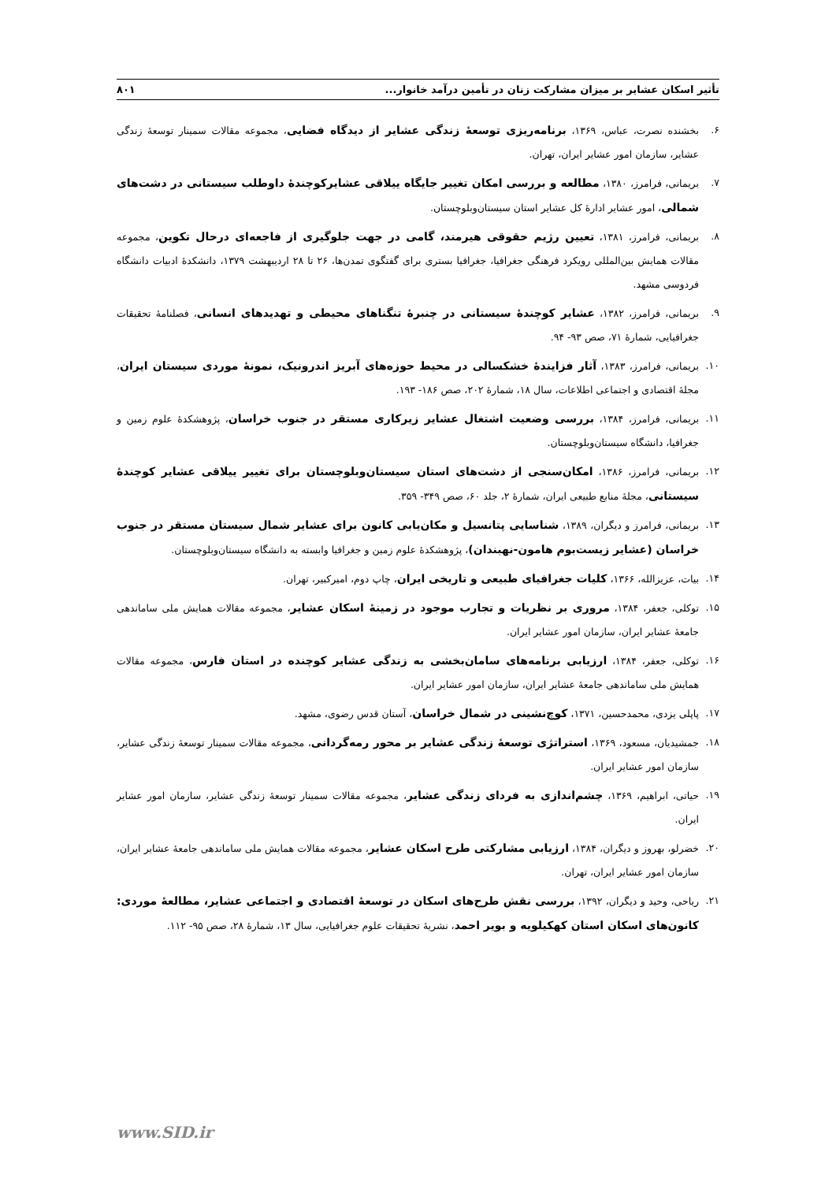تأثیر اسکان عشایر بر میزان مشارکت زنان در تأمین درآمد خانوار... ۸۰۱
۶. بخشنده نصرت، عباس، ۱۳۶۹، برنامه‌ریزی توسعهٔ زندگی عشایر از دیدگاه فضایی، مجموعه مقالات سمینار توسعهٔ زندگی عشایر، سازمان امور عشایر ایران، تهران.
۷. بریمانی، فرامرز، ۱۳۸۰، مطالعه و بررسی امکان تغییر جایگاه ییلاقی عشایرکوچندهٔ داوطلب سیستانی در دشت‌های شمالی، امور عشایر ادارهٔ کل عشایر استان سیستان‌وبلوچستان.
۸. بریمانی، فرامرز، ۱۳۸۱، تعیین رژیم حقوقی هیرمند، گامی در جهت جلوگیری از فاجعه‌ای درحال تکوین، مجموعه مقالات همایش بین‌المللی رویکرد فرهنگی جغرافیا، جغرافیا بستری برای گفتگوی تمدن‌ها، ۲۶ تا ۲۸ اردیبهشت ۱۳۷۹، دانشکدهٔ ادبیات دانشگاه فردوسی مشهد.
۹. بریمانی، فرامرز، ۱۳۸۲، عشایر کوچندهٔ سیستانی در چنبرهٔ تنگناهای محیطی و تهدیدهای انسانی، فصلنامهٔ تحقیقات جغرافیایی، شمارهٔ ۷۱، صص ۹۳- ۹۴.
۱۰. بریمانی، فرامرز، ۱۳۸۳، آثار فزایندهٔ خشکسالی در محیط حوزه‌های آبریز اندرونیک، نمونهٔ موردی سیستان ایران، مجلهٔ اقتصادی و اجتماعی اطلاعات، سال ۱۸، شمارهٔ ۲۰۲، صص ۱۸۶- ۱۹۳.
۱۱. بریمانی، فرامرز، ۱۳۸۴، بررسی وضعیت اشتغال عشایر زیرکاری مستقر در جنوب خراسان، پژوهشکدهٔ علوم زمین و جغرافیا، دانشگاه سیستان‌وبلوچستان.
۱۲. بریمانی، فرامرز، ۱۳۸۶، امکان‌سنجی از دشت‌های استان سیستان‌وبلوچستان برای تغییر ییلاقی عشایر کوچندهٔ سیستانی، مجلهٔ منابع طبیعی ایران، شمارهٔ ۲، جلد ۶۰، صص ۳۴۹- ۳۵۹.
۱۳. بریمانی، فرامرز و دیگران، ۱۳۸۹، شناسایی پتانسیل و مکان‌یابی کانون برای عشایر شمال سیستان مستقر در جنوب خراسان (عشایر زیست‌بوم هامون-نهبندان)، پژوهشکدهٔ علوم زمین و جغرافیا وابسته به دانشگاه سیستان‌وبلوچستان.
۱۴. بیات، عزیزالله، ۱۳۶۶، کلیات جغرافیای طبیعی و تاریخی ایران، چاپ دوم، امیرکبیر، تهران.
۱۵. توکلی، جعفر، ۱۳۸۴، مروری بر نظریات و تجارب موجود در زمینهٔ اسکان عشایر، مجموعه مقالات همایش ملی ساماندهی جامعهٔ عشایر ایران، سازمان امور عشایر ایران.
۱۶. توکلی، جعفر، ۱۳۸۴، ارزیابی برنامه‌های سامان‌بخشی به زندگی عشایر کوچنده در استان فارس، مجموعه مقالات همایش ملی ساماندهی جامعهٔ عشایر ایران، سازمان امور عشایر ایران.
۱۷. پاپلی یزدی، محمدحسین، ۱۳۷۱، کوچ‌نشینی در شمال خراسان، آستان قدس رضوی، مشهد.
۱۸. جمشیدیان، مسعود، ۱۳۶۹، استراتژی توسعهٔ زندگی عشایر بر محور رمه‌گردانی، مجموعه مقالات سمینار توسعهٔ زندگی عشایر، سازمان امور عشایر ایران.
۱۹. حیاتی، ابراهیم، ۱۳۶۹، چشم‌اندازی به فردای زندگی عشایر، مجموعه مقالات سمینار توسعهٔ زندگی عشایر، سازمان امور عشایر ایران.
۲۰. خضرلو، بهروز و دیگران، ۱۳۸۴، ارزیابی مشارکتی طرح اسکان عشایر، مجموعه مقالات همایش ملی ساماندهی جامعهٔ عشایر ایران، سازمان امور عشایر ایران، تهران.
۲۱. ریاحی، وحید و دیگران، ۱۳۹۲، بررسی نقش طرح‌های اسکان در توسعهٔ اقتصادی و اجتماعی عشایر، مطالعهٔ موردی: کانون‌های اسکان استان کهکیلویه و بویر احمد، نشریهٔ تحقیقات علوم جغرافیایی، سال ۱۳، شمارهٔ ۲۸، صص ۹۵- ۱۱۲.
www.SID.ir